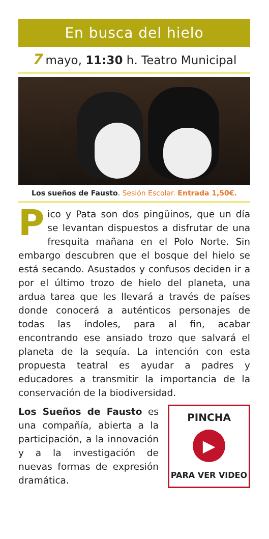En busca del hielo
7 mayo, 11:30 h. Teatro Municipal
Los sueños de Fausto. Sesión Escolar. Entrada 1,50€.
Pico y Pata son dos pingüinos, que un día se levantan dispuestos a disfrutar de una fresquita mañana en el Polo Norte. Sin embargo descubren que el bosque del hielo se está secando. Asustados y confusos deciden ir a por el último trozo de hielo del planeta, una ardua tarea que les llevará a través de países donde conocerá a auténticos personajes de todas las índoles, para al fin, acabar encontrando ese ansiado trozo que salvará el planeta de la sequía. La intención con esta propuesta teatral es ayudar a padres y educadores a transmitir la importancia de la conservación de la biodiversidad.
Los Sueños de Fausto es una compañía, abierta a la participación, a la innovación y a la investigación de nuevas formas de expresión dramática.
PINCHA
▶
PARA VER VIDEO